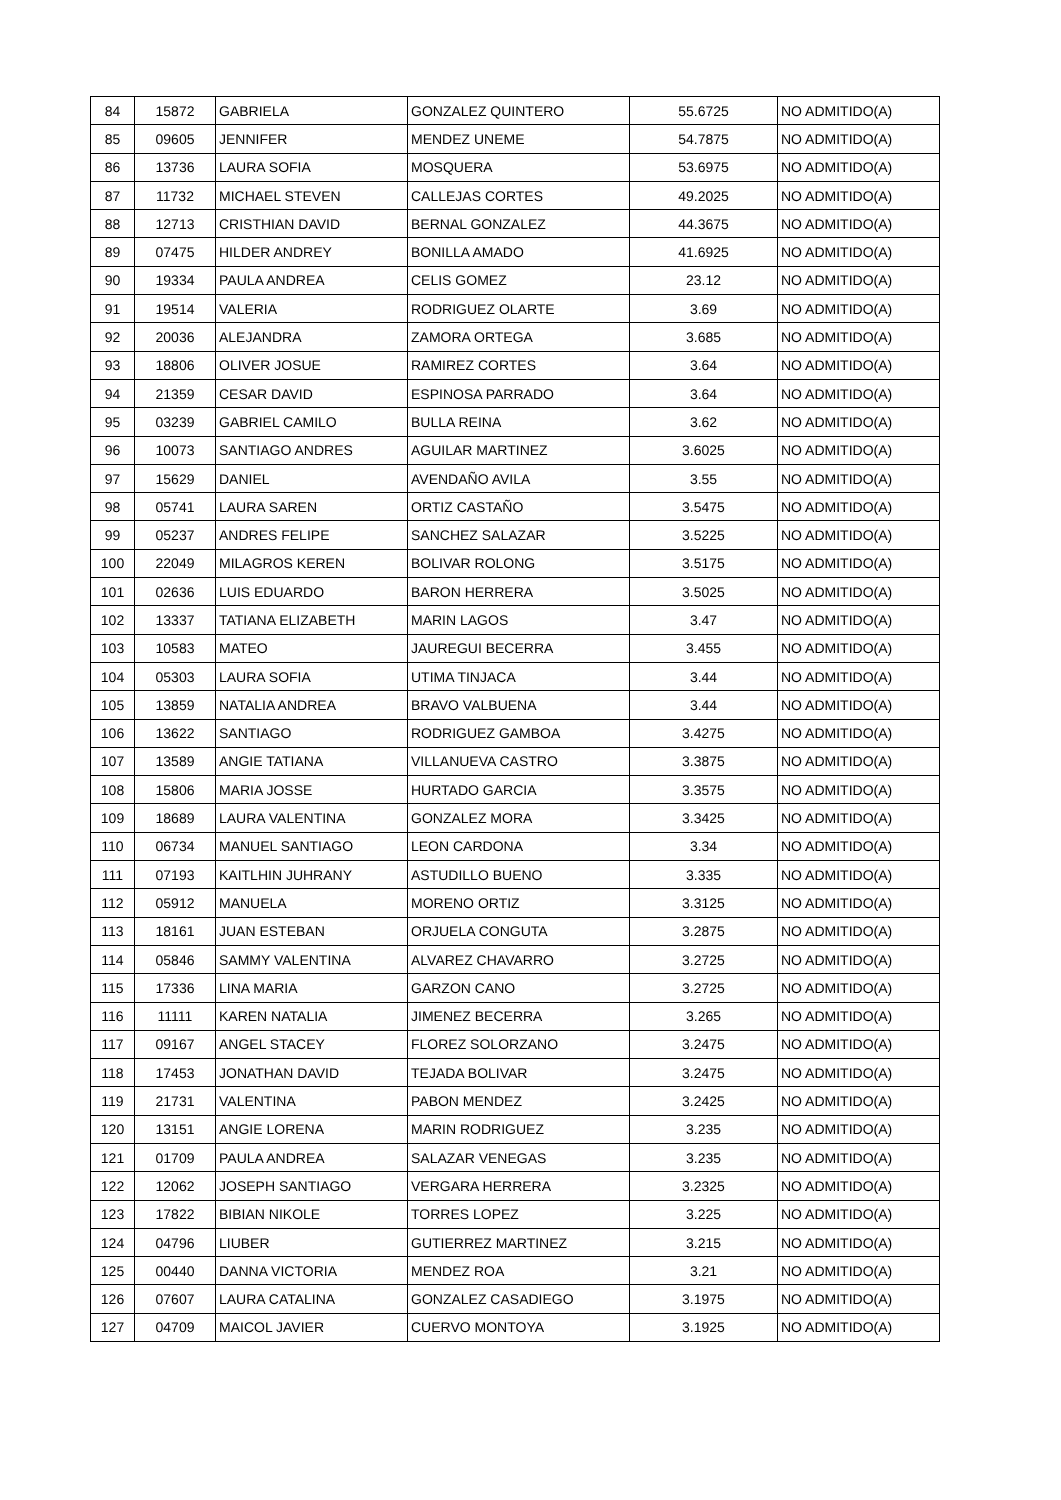| 84 | 15872 | GABRIELA | GONZALEZ QUINTERO | 55.6725 | NO ADMITIDO(A) |
| 85 | 09605 | JENNIFER | MENDEZ UNEME | 54.7875 | NO ADMITIDO(A) |
| 86 | 13736 | LAURA SOFIA | MOSQUERA | 53.6975 | NO ADMITIDO(A) |
| 87 | 11732 | MICHAEL STEVEN | CALLEJAS CORTES | 49.2025 | NO ADMITIDO(A) |
| 88 | 12713 | CRISTHIAN DAVID | BERNAL GONZALEZ | 44.3675 | NO ADMITIDO(A) |
| 89 | 07475 | HILDER ANDREY | BONILLA AMADO | 41.6925 | NO ADMITIDO(A) |
| 90 | 19334 | PAULA ANDREA | CELIS GOMEZ | 23.12 | NO ADMITIDO(A) |
| 91 | 19514 | VALERIA | RODRIGUEZ OLARTE | 3.69 | NO ADMITIDO(A) |
| 92 | 20036 | ALEJANDRA | ZAMORA ORTEGA | 3.685 | NO ADMITIDO(A) |
| 93 | 18806 | OLIVER JOSUE | RAMIREZ CORTES | 3.64 | NO ADMITIDO(A) |
| 94 | 21359 | CESAR DAVID | ESPINOSA PARRADO | 3.64 | NO ADMITIDO(A) |
| 95 | 03239 | GABRIEL CAMILO | BULLA REINA | 3.62 | NO ADMITIDO(A) |
| 96 | 10073 | SANTIAGO ANDRES | AGUILAR MARTINEZ | 3.6025 | NO ADMITIDO(A) |
| 97 | 15629 | DANIEL | AVENDAÑO AVILA | 3.55 | NO ADMITIDO(A) |
| 98 | 05741 | LAURA SAREN | ORTIZ CASTAÑO | 3.5475 | NO ADMITIDO(A) |
| 99 | 05237 | ANDRES FELIPE | SANCHEZ SALAZAR | 3.5225 | NO ADMITIDO(A) |
| 100 | 22049 | MILAGROS KEREN | BOLIVAR ROLONG | 3.5175 | NO ADMITIDO(A) |
| 101 | 02636 | LUIS EDUARDO | BARON HERRERA | 3.5025 | NO ADMITIDO(A) |
| 102 | 13337 | TATIANA ELIZABETH | MARIN LAGOS | 3.47 | NO ADMITIDO(A) |
| 103 | 10583 | MATEO | JAUREGUI BECERRA | 3.455 | NO ADMITIDO(A) |
| 104 | 05303 | LAURA SOFIA | UTIMA TINJACA | 3.44 | NO ADMITIDO(A) |
| 105 | 13859 | NATALIA ANDREA | BRAVO VALBUENA | 3.44 | NO ADMITIDO(A) |
| 106 | 13622 | SANTIAGO | RODRIGUEZ GAMBOA | 3.4275 | NO ADMITIDO(A) |
| 107 | 13589 | ANGIE TATIANA | VILLANUEVA CASTRO | 3.3875 | NO ADMITIDO(A) |
| 108 | 15806 | MARIA JOSSE | HURTADO GARCIA | 3.3575 | NO ADMITIDO(A) |
| 109 | 18689 | LAURA VALENTINA | GONZALEZ MORA | 3.3425 | NO ADMITIDO(A) |
| 110 | 06734 | MANUEL SANTIAGO | LEON CARDONA | 3.34 | NO ADMITIDO(A) |
| 111 | 07193 | KAITLHIN JUHRANY | ASTUDILLO BUENO | 3.335 | NO ADMITIDO(A) |
| 112 | 05912 | MANUELA | MORENO ORTIZ | 3.3125 | NO ADMITIDO(A) |
| 113 | 18161 | JUAN ESTEBAN | ORJUELA CONGUTA | 3.2875 | NO ADMITIDO(A) |
| 114 | 05846 | SAMMY VALENTINA | ALVAREZ CHAVARRO | 3.2725 | NO ADMITIDO(A) |
| 115 | 17336 | LINA MARIA | GARZON CANO | 3.2725 | NO ADMITIDO(A) |
| 116 | 11111 | KAREN NATALIA | JIMENEZ BECERRA | 3.265 | NO ADMITIDO(A) |
| 117 | 09167 | ANGEL STACEY | FLOREZ SOLORZANO | 3.2475 | NO ADMITIDO(A) |
| 118 | 17453 | JONATHAN DAVID | TEJADA BOLIVAR | 3.2475 | NO ADMITIDO(A) |
| 119 | 21731 | VALENTINA | PABON MENDEZ | 3.2425 | NO ADMITIDO(A) |
| 120 | 13151 | ANGIE LORENA | MARIN RODRIGUEZ | 3.235 | NO ADMITIDO(A) |
| 121 | 01709 | PAULA ANDREA | SALAZAR VENEGAS | 3.235 | NO ADMITIDO(A) |
| 122 | 12062 | JOSEPH SANTIAGO | VERGARA HERRERA | 3.2325 | NO ADMITIDO(A) |
| 123 | 17822 | BIBIAN NIKOLE | TORRES LOPEZ | 3.225 | NO ADMITIDO(A) |
| 124 | 04796 | LIUBER | GUTIERREZ MARTINEZ | 3.215 | NO ADMITIDO(A) |
| 125 | 00440 | DANNA VICTORIA | MENDEZ ROA | 3.21 | NO ADMITIDO(A) |
| 126 | 07607 | LAURA CATALINA | GONZALEZ CASADIEGO | 3.1975 | NO ADMITIDO(A) |
| 127 | 04709 | MAICOL JAVIER | CUERVO MONTOYA | 3.1925 | NO ADMITIDO(A) |